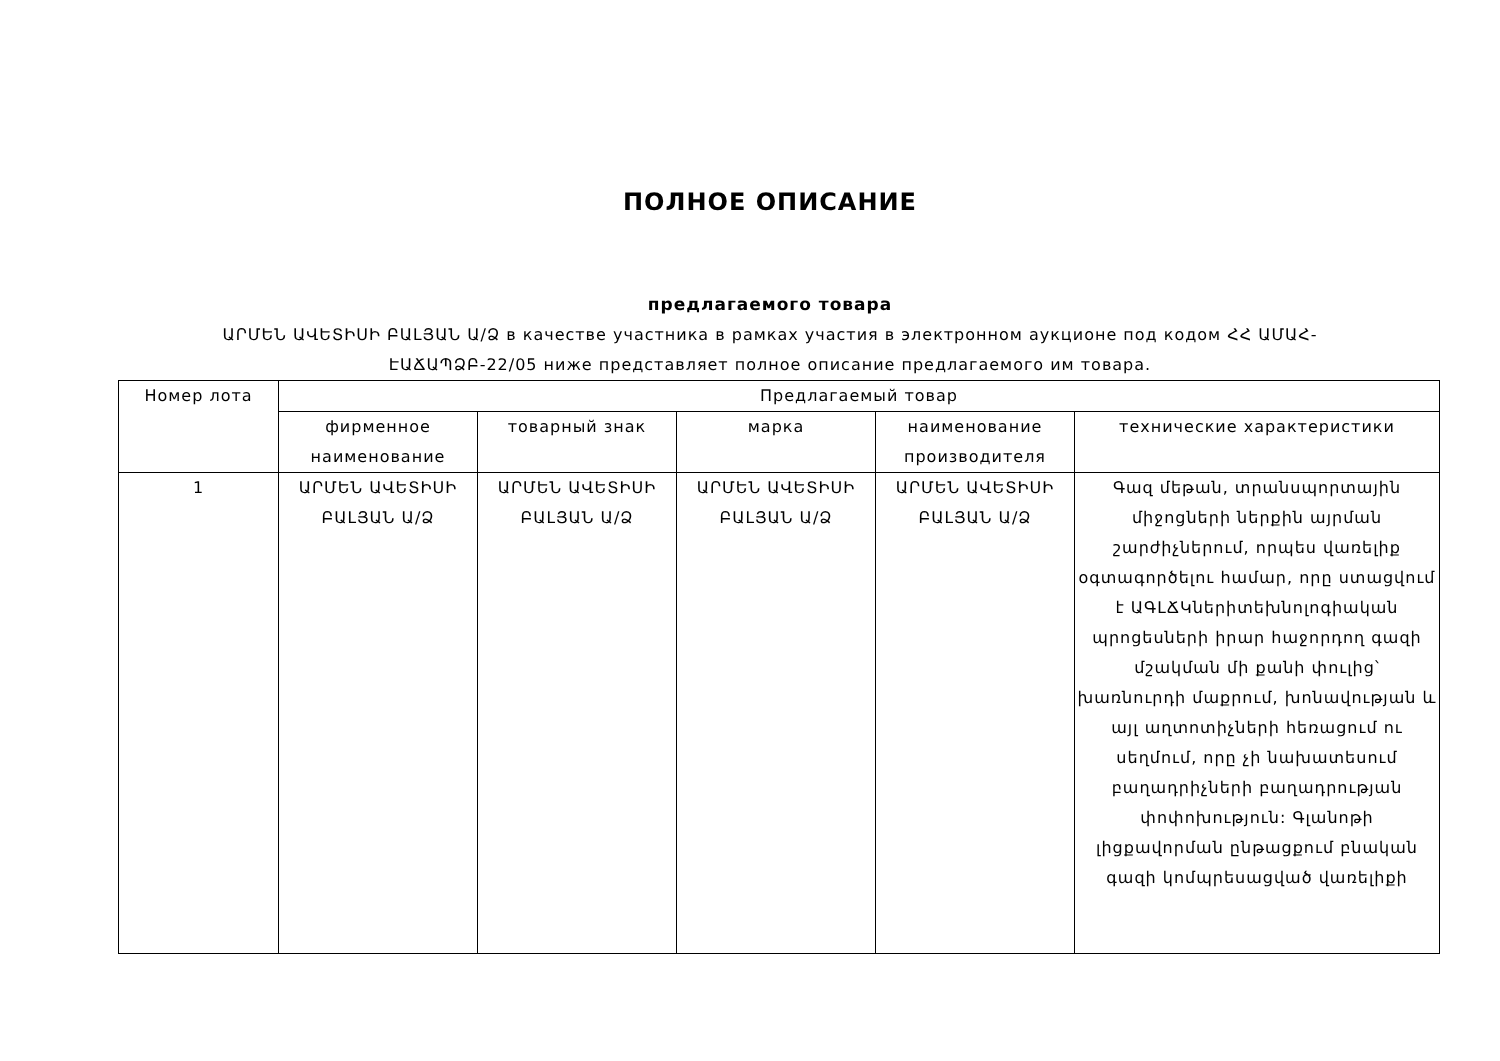ПОЛНОЕ ОПИСАНИЕ
предлагаемого товара
ԱՐՄԵՆ ԱՎԵՏԻՍԻ ԲԱԼՅԱՆ Ա/Ձ в качестве участника в рамках участия в электронном аукционе под кодом ՀՀ ԱՄԱՀ-ԷԱՃԱՊՁԲ-22/05 ниже представляет полное описание предлагаемого им товара.
| Номер лота | Предлагаемый товар | | | | |
| | фирменное наименование | товарный знак | марка | наименование производителя | технические характеристики |
| 1 | ԱՐՄԵՆ ԱՎԵՏԻՍԻ ԲԱԼՅԱՆ Ա/Ձ | ԱՐՄԵՆ ԱՎԵՏԻՍԻ ԲԱԼՅԱՆ Ա/Ձ | ԱՐՄԵՆ ԱՎԵՏԻՍԻ ԲԱԼՅԱՆ Ա/Ձ | ԱՐՄԵՆ ԱՎԵՏԻՍԻ ԲԱԼՅԱՆ Ա/Ձ | Գազ մեթան, տրանսպորտային միջոցների ներքին այրման շարժիչներում, որպես վառելիք օգտագործելու համար, որը ստացվում է ԱԳԼՃԿներիտեխնոլոգիական պրոցեսների իրար հաջորդող գազի մշակման մի քանի փուլից՝ խառնուրդի մաքրում, խոնավության և այլ աղտոտիչների հեռացում ու սեղմում, որը չի նախատեսում բաղադրիչների բաղադրության փոփոխություն: Գլանոթի լիցքավորման ընթացքում բնական գազի կոմպրեսացված վառելիքի |